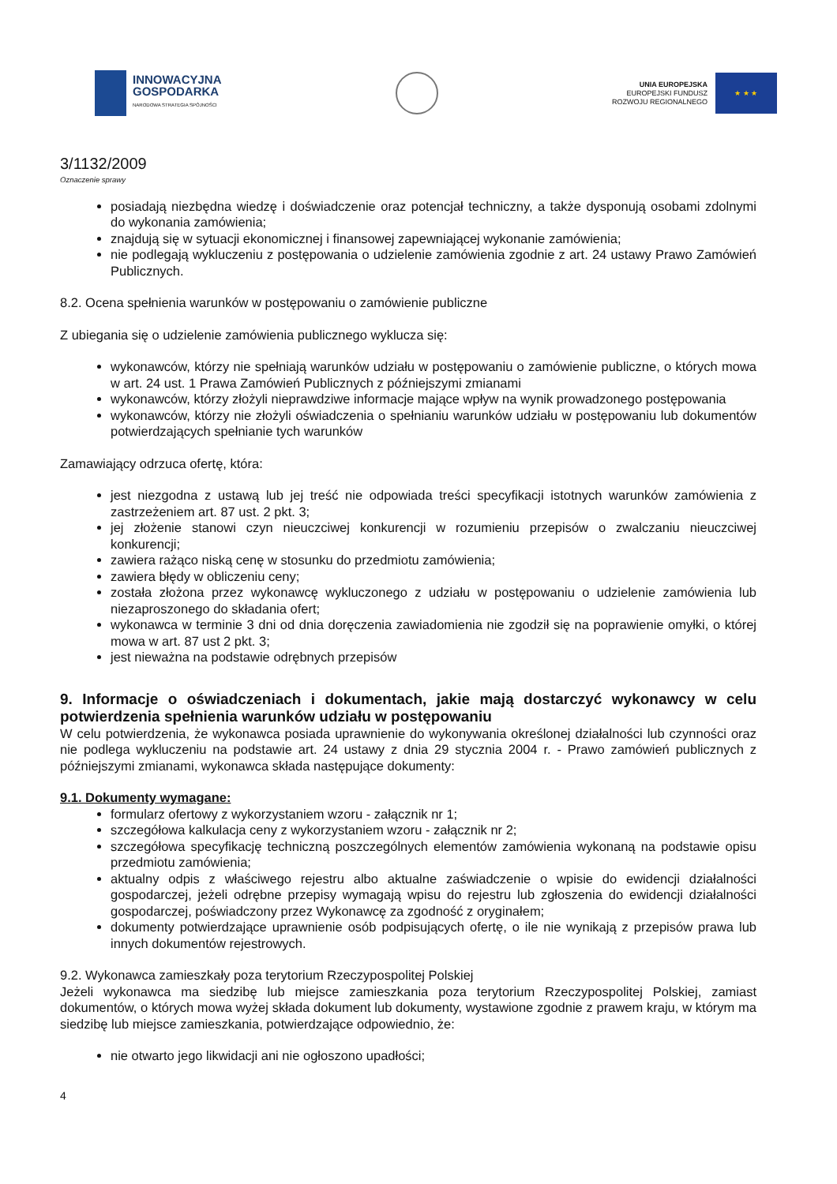INNOWACYJNA
GOSPODARKA
NARODOWA STRATEGIA SPÓJNOŚCI
UNIA EUROPEJSKA
EUROPEJSKI FUNDUSZ
ROZWOJU REGIONALNEGO
★ ★ ★
3/1132/2009
Oznaczenie sprawy
posiadają niezbędna wiedzę i doświadczenie oraz potencjał techniczny, a także dysponują osobami zdolnymi do wykonania zamówienia;
znajdują się w sytuacji ekonomicznej i finansowej zapewniającej wykonanie zamówienia;
nie podlegają wykluczeniu z postępowania o udzielenie zamówienia zgodnie z art. 24 ustawy Prawo Zamówień Publicznych.
8.2. Ocena spełnienia warunków w postępowaniu o zamówienie publiczne
Z ubiegania się o udzielenie zamówienia publicznego wyklucza się:
wykonawców, którzy nie spełniają warunków udziału w postępowaniu o zamówienie publiczne, o których mowa w art. 24 ust. 1 Prawa Zamówień Publicznych z późniejszymi zmianami
wykonawców, którzy złożyli nieprawdziwe informacje mające wpływ na wynik prowadzonego postępowania
wykonawców, którzy nie złożyli oświadczenia o spełnianiu warunków udziału w postępowaniu lub dokumentów potwierdzających spełnianie tych warunków
Zamawiający odrzuca ofertę, która:
jest niezgodna z ustawą lub jej treść nie odpowiada treści specyfikacji istotnych warunków zamówienia z zastrzeżeniem art. 87 ust. 2 pkt. 3;
jej złożenie stanowi czyn nieuczciwej konkurencji w rozumieniu przepisów o zwalczaniu nieuczciwej konkurencji;
zawiera rażąco niską cenę w stosunku do przedmiotu zamówienia;
zawiera błędy w obliczeniu ceny;
została złożona przez wykonawcę wykluczonego z udziału w postępowaniu o udzielenie zamówienia lub niezaproszonego do składania ofert;
wykonawca w terminie 3 dni od dnia doręczenia zawiadomienia nie zgodził się na poprawienie omyłki, o której mowa w art. 87 ust 2 pkt. 3;
jest nieważna na podstawie odrębnych przepisów
9. Informacje o oświadczeniach i dokumentach, jakie mają dostarczyć wykonawcy w celu potwierdzenia spełnienia warunków udziału w postępowaniu
W celu potwierdzenia, że wykonawca posiada uprawnienie do wykonywania określonej działalności lub czynności oraz nie podlega wykluczeniu na podstawie art. 24 ustawy z dnia 29 stycznia 2004 r. - Prawo zamówień publicznych z późniejszymi zmianami, wykonawca składa następujące dokumenty:
9.1. Dokumenty wymagane:
formularz ofertowy z wykorzystaniem wzoru - załącznik nr 1;
szczegółowa kalkulacja ceny z wykorzystaniem wzoru - załącznik nr 2;
szczegółowa specyfikację techniczną poszczególnych elementów zamówienia wykonaną na podstawie opisu przedmiotu zamówienia;
aktualny odpis z właściwego rejestru albo aktualne zaświadczenie o wpisie do ewidencji działalności gospodarczej, jeżeli odrębne przepisy wymagają wpisu do rejestru lub zgłoszenia do ewidencji działalności gospodarczej, poświadczony przez Wykonawcę za zgodność z oryginałem;
dokumenty potwierdzające uprawnienie osób podpisujących ofertę, o ile nie wynikają z przepisów prawa lub innych dokumentów rejestrowych.
9.2. Wykonawca zamieszkały poza terytorium Rzeczypospolitej Polskiej
Jeżeli wykonawca ma siedzibę lub miejsce zamieszkania poza terytorium Rzeczypospolitej Polskiej, zamiast dokumentów, o których mowa wyżej składa dokument lub dokumenty, wystawione zgodnie z prawem kraju, w którym ma siedzibę lub miejsce zamieszkania, potwierdzające odpowiednio, że:
nie otwarto jego likwidacji ani nie ogłoszono upadłości;
4